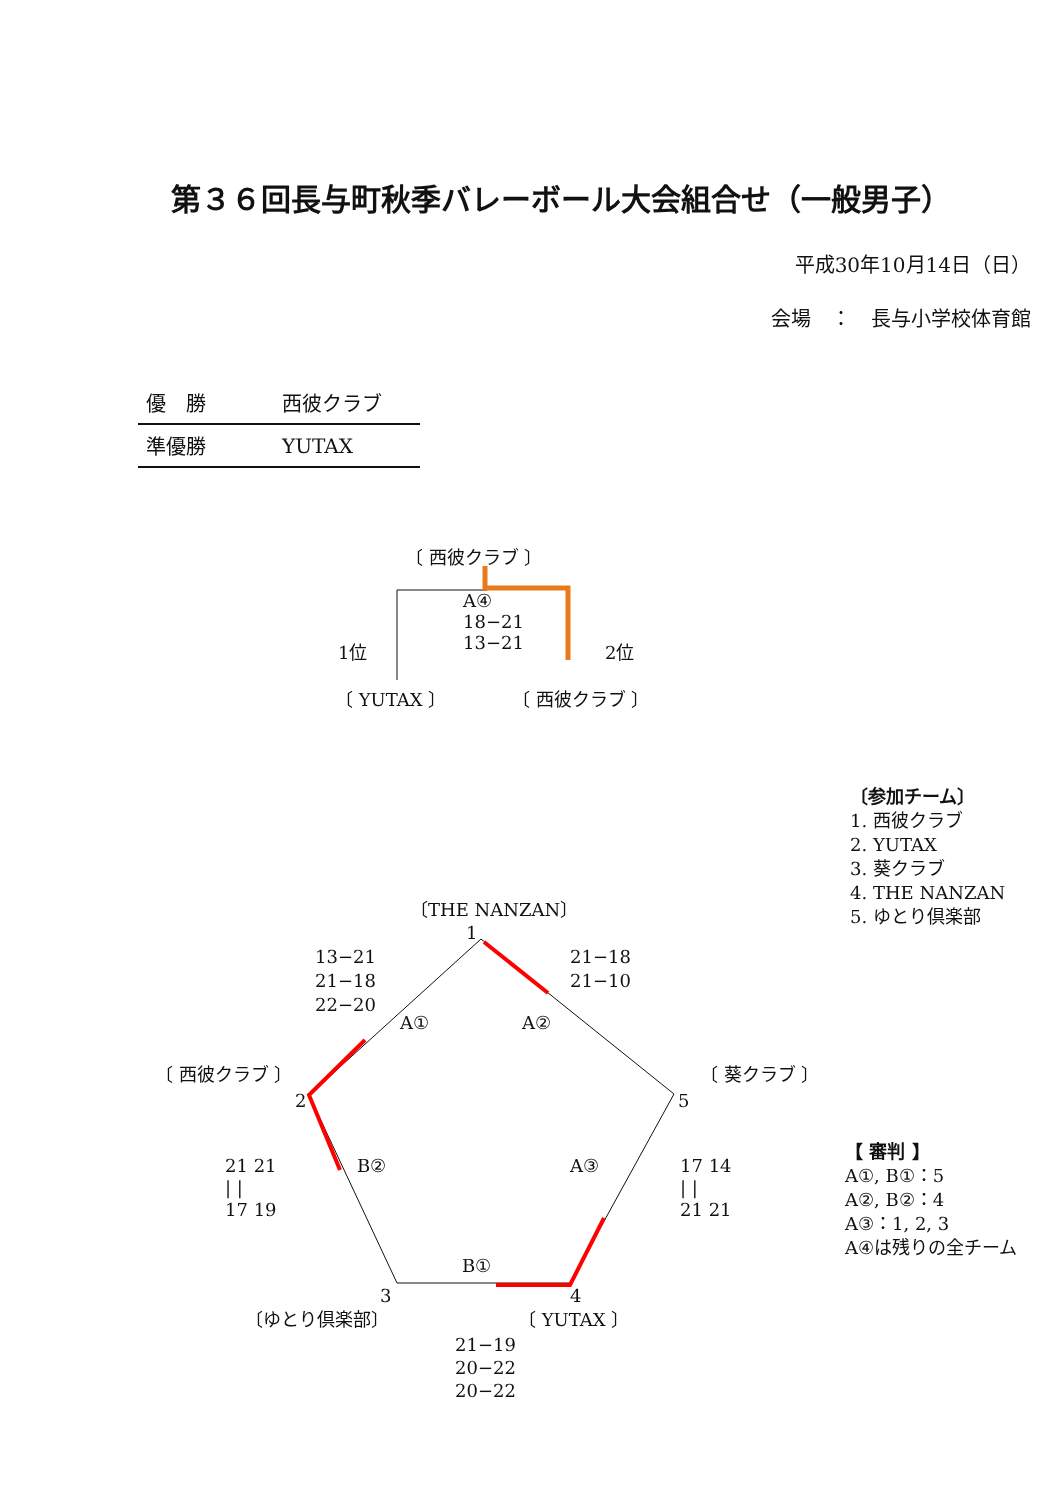第３６回長与町秋季バレーボール大会組合せ（一般男子）
平成30年10月14日（日）
会場　：　長与小学校体育館
| 優 勝 | 西彼クラブ |
| 準優勝 | YUTAX |
〔 西彼クラブ 〕
A④
18−21
13−21
1位 2位
〔 YUTAX 〕 〔 西彼クラブ 〕
〔参加チーム〕
1. 西彼クラブ
2. YUTAX
3. 葵クラブ
4. THE NANZAN
5. ゆとり倶楽部
〔THE NANZAN〕
1
13−21
21−18
22−20
21−18
21−10
A① A②
〔 西彼クラブ 〕 〔 葵クラブ 〕
2 5
21 21
| |
17 19
B② A③
17 14
| |
21 21
【 審判 】
A①, B①：5
A②, B②：4
A③：1, 2, 3
A④は残りの全チーム
B①
3 4
〔ゆとり倶楽部〕 〔 YUTAX 〕
21−19
20−22
20−22